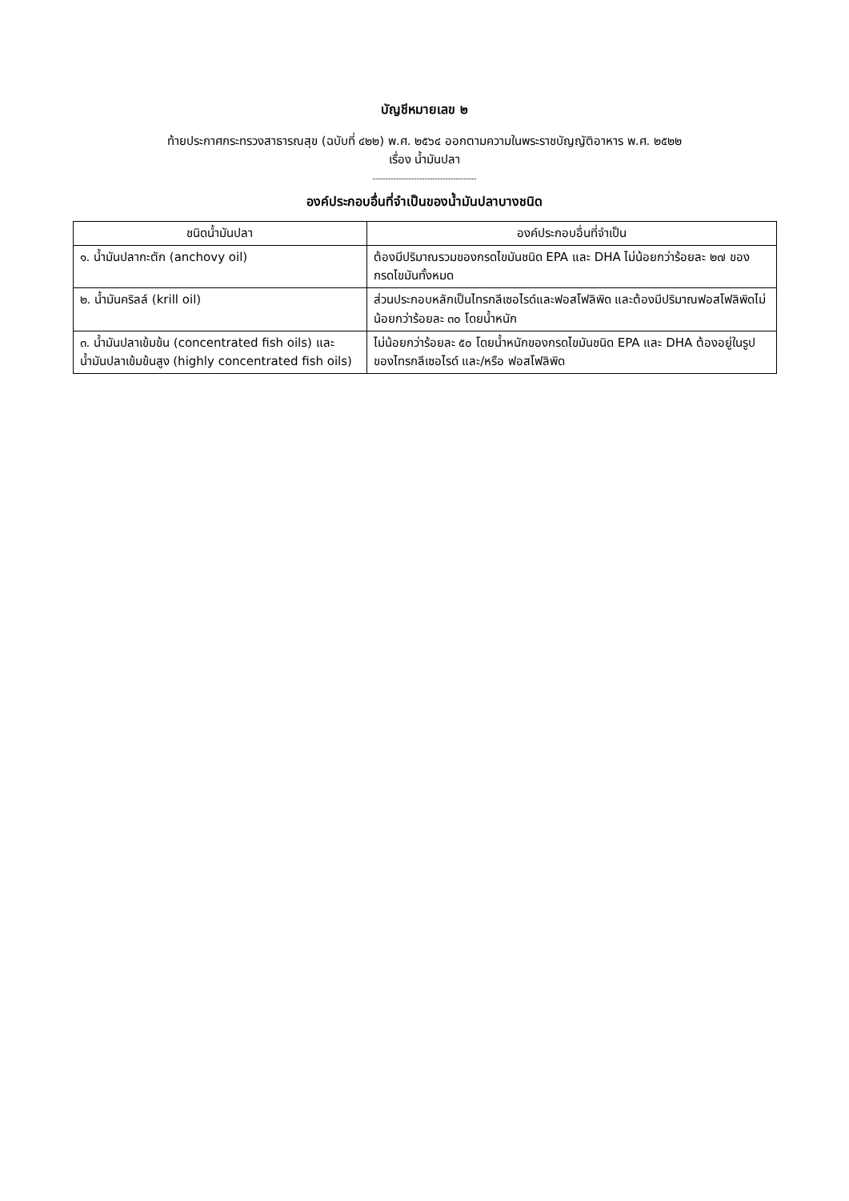บัญชีหมายเลข ๒
ท้ายประกาศกระทรวงสาธารณสุข (ฉบับที่ ๔๒๒) พ.ศ. ๒๕๖๔ ออกตามความในพระราชบัญญัติอาหาร พ.ศ. ๒๕๒๒
เรื่อง น้ำมันปลา
----------------------------------------
องค์ประกอบอื่นที่จำเป็นของน้ำมันปลาบางชนิด
| ชนิดน้ำมันปลา | องค์ประกอบอื่นที่จำเป็น |
| --- | --- |
| ๑. น้ำมันปลากะตัก (anchovy oil) | ต้องมีปริมาณรวมของกรดไขมันชนิด EPA และ DHA ไม่น้อยกว่าร้อยละ ๒๗ ของกรดไขมันทั้งหมด |
| ๒. น้ำมันคริลล์ (krill oil) | ส่วนประกอบหลักเป็นไทรกลีเซอไรด์และฟอสโฟลิพิด และต้องมีปริมาณฟอสโฟลิพิดไม่น้อยกว่าร้อยละ ๓๐ โดยน้ำหนัก |
| ๓. น้ำมันปลาเข้มข้น (concentrated fish oils) และน้ำมันปลาเข้มข้นสูง (highly concentrated fish oils) | ไม่น้อยกว่าร้อยละ ๕๐ โดยน้ำหนักของกรดไขมันชนิด EPA และ DHA ต้องอยู่ในรูปของไทรกลีเซอไรด์ และ/หรือ ฟอสโฟลิพิด |